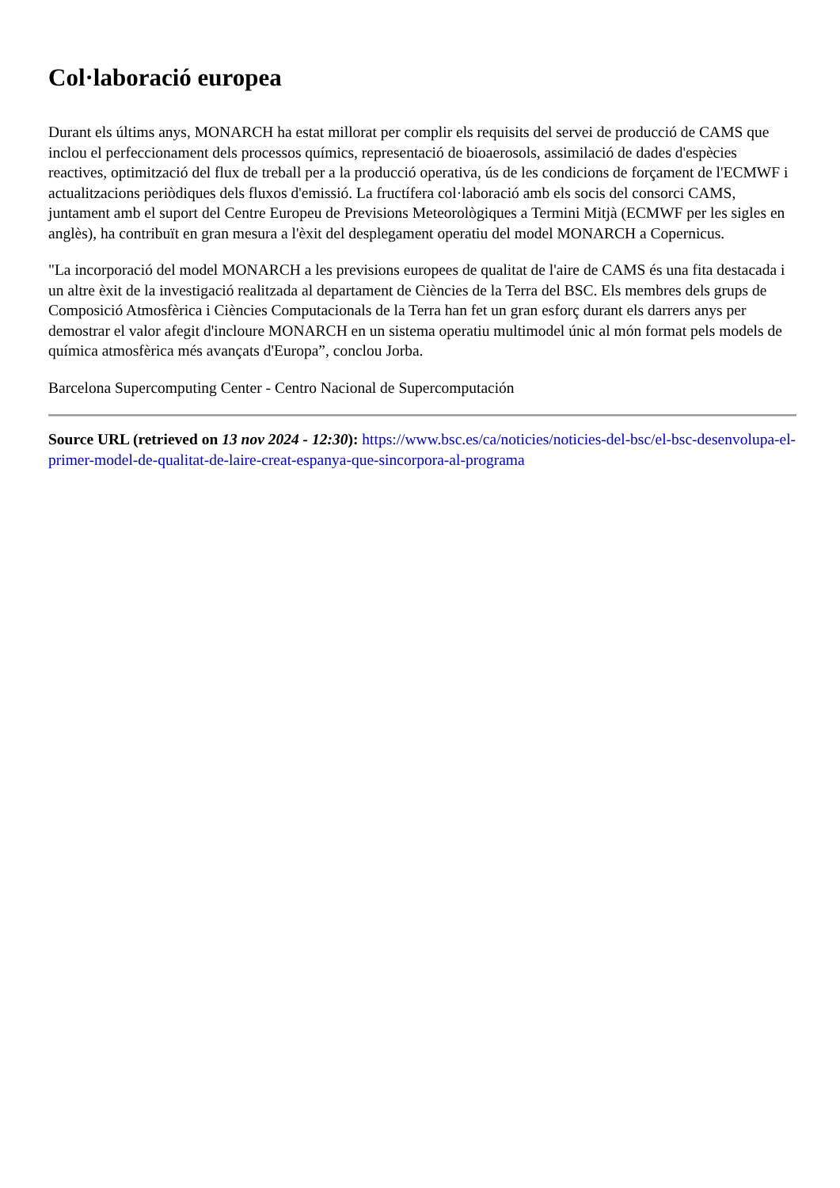Col·laboració europea
Durant els últims anys, MONARCH ha estat millorat per complir els requisits del servei de producció de CAMS que inclou el perfeccionament dels processos químics, representació de bioaerosols, assimilació de dades d'espècies reactives, optimització del flux de treball per a la producció operativa, ús de les condicions de forçament de l'ECMWF i actualitzacions periòdiques dels fluxos d'emissió. La fructífera col·laboració amb els socis del consorci CAMS, juntament amb el suport del Centre Europeu de Previsions Meteorològiques a Termini Mitjà (ECMWF per les sigles en anglès), ha contribuït en gran mesura a l'èxit del desplegament operatiu del model MONARCH a Copernicus.
"La incorporació del model MONARCH a les previsions europees de qualitat de l'aire de CAMS és una fita destacada i un altre èxit de la investigació realitzada al departament de Ciències de la Terra del BSC. Els membres dels grups de Composició Atmosfèrica i Ciències Computacionals de la Terra han fet un gran esforç durant els darrers anys per demostrar el valor afegit d'incloure MONARCH en un sistema operatiu multimodel únic al món format pels models de química atmosfèrica més avançats d'Europa”, conclou Jorba.
Barcelona Supercomputing Center - Centro Nacional de Supercomputación
Source URL (retrieved on 13 nov 2024 - 12:30): https://www.bsc.es/ca/noticies/noticies-del-bsc/el-bsc-desenvolupa-el-primer-model-de-qualitat-de-laire-creat-espanya-que-sincorpora-al-programa